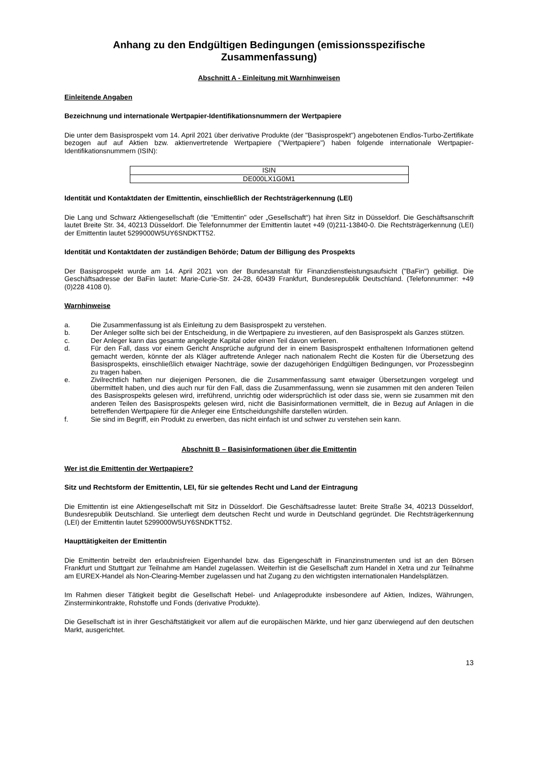Anhang zu den Endgültigen Bedingungen (emissionsspezifische Zusammenfassung)
Abschnitt A - Einleitung mit Warnhinweisen
Einleitende Angaben
Bezeichnung und internationale Wertpapier-Identifikationsnummern der Wertpapiere
Die unter dem Basisprospekt vom 14. April 2021 über derivative Produkte (der "Basisprospekt") angebotenen Endlos-Turbo-Zertifikate bezogen auf auf Aktien bzw. aktienvertretende Wertpapiere ("Wertpapiere") haben folgende internationale Wertpapier-Identifikationsnummern (ISIN):
| ISIN |
| --- |
| DE000LX1G0M1 |
Identität und Kontaktdaten der Emittentin, einschließlich der Rechtsträgerkennung (LEI)
Die Lang und Schwarz Aktiengesellschaft (die "Emittentin" oder „Gesellschaft“) hat ihren Sitz in Düsseldorf. Die Geschäftsanschrift lautet Breite Str. 34, 40213 Düsseldorf. Die Telefonnummer der Emittentin lautet +49 (0)211-13840-0. Die Rechtsträgerkennung (LEI) der Emittentin lautet 5299000W5UY6SNDKTT52.
Identität und Kontaktdaten der zuständigen Behörde; Datum der Billigung des Prospekts
Der Basisprospekt wurde am 14. April 2021 von der Bundesanstalt für Finanzdienstleistungsaufsicht ("BaFin") gebilligt. Die Geschäftsadresse der BaFin lautet: Marie-Curie-Str. 24-28, 60439 Frankfurt, Bundesrepublik Deutschland. (Telefonnummer: +49 (0)228 4108 0).
Warnhinweise
a. Die Zusammenfassung ist als Einleitung zu dem Basisprospekt zu verstehen.
b. Der Anleger sollte sich bei der Entscheidung, in die Wertpapiere zu investieren, auf den Basisprospekt als Ganzes stützen.
c. Der Anleger kann das gesamte angelegte Kapital oder einen Teil davon verlieren.
d. Für den Fall, dass vor einem Gericht Ansprüche aufgrund der in einem Basisprospekt enthaltenen Informationen geltend gemacht werden, könnte der als Kläger auftretende Anleger nach nationalem Recht die Kosten für die Übersetzung des Basisprospekts, einschließlich etwaiger Nachträge, sowie der dazugehörigen Endgültigen Bedingungen, vor Prozessbeginn zu tragen haben.
e. Zivilrechtlich haften nur diejenigen Personen, die die Zusammenfassung samt etwaiger Übersetzungen vorgelegt und übermittelt haben, und dies auch nur für den Fall, dass die Zusammenfassung, wenn sie zusammen mit den anderen Teilen des Basisprospekts gelesen wird, irreführend, unrichtig oder widersprüchlich ist oder dass sie, wenn sie zusammen mit den anderen Teilen des Basisprospekts gelesen wird, nicht die Basisinformationen vermittelt, die in Bezug auf Anlagen in die betreffenden Wertpapiere für die Anleger eine Entscheidungshilfe darstellen würden.
f. Sie sind im Begriff, ein Produkt zu erwerben, das nicht einfach ist und schwer zu verstehen sein kann.
Abschnitt B – Basisinformationen über die Emittentin
Wer ist die Emittentin der Wertpapiere?
Sitz und Rechtsform der Emittentin, LEI, für sie geltendes Recht und Land der Eintragung
Die Emittentin ist eine Aktiengesellschaft mit Sitz in Düsseldorf. Die Geschäftsadresse lautet: Breite Straße 34, 40213 Düsseldorf, Bundesrepublik Deutschland. Sie unterliegt dem deutschen Recht und wurde in Deutschland gegründet. Die Rechtsträgerkennung (LEI) der Emittentin lautet 5299000W5UY6SNDKTT52.
Haupttätigkeiten der Emittentin
Die Emittentin betreibt den erlaubnisfreien Eigenhandel bzw. das Eigengeschäft in Finanzinstrumenten und ist an den Börsen Frankfurt und Stuttgart zur Teilnahme am Handel zugelassen. Weiterhin ist die Gesellschaft zum Handel in Xetra und zur Teilnahme am EUREX-Handel als Non-Clearing-Member zugelassen und hat Zugang zu den wichtigsten internationalen Handelsplätzen.
Im Rahmen dieser Tätigkeit begibt die Gesellschaft Hebel- und Anlageprodukte insbesondere auf Aktien, Indizes, Währungen, Zinsterminkontrakte, Rohstoffe und Fonds (derivative Produkte).
Die Gesellschaft ist in ihrer Geschäftstätigkeit vor allem auf die europäischen Märkte, und hier ganz überwiegend auf den deutschen Markt, ausgerichtet.
13